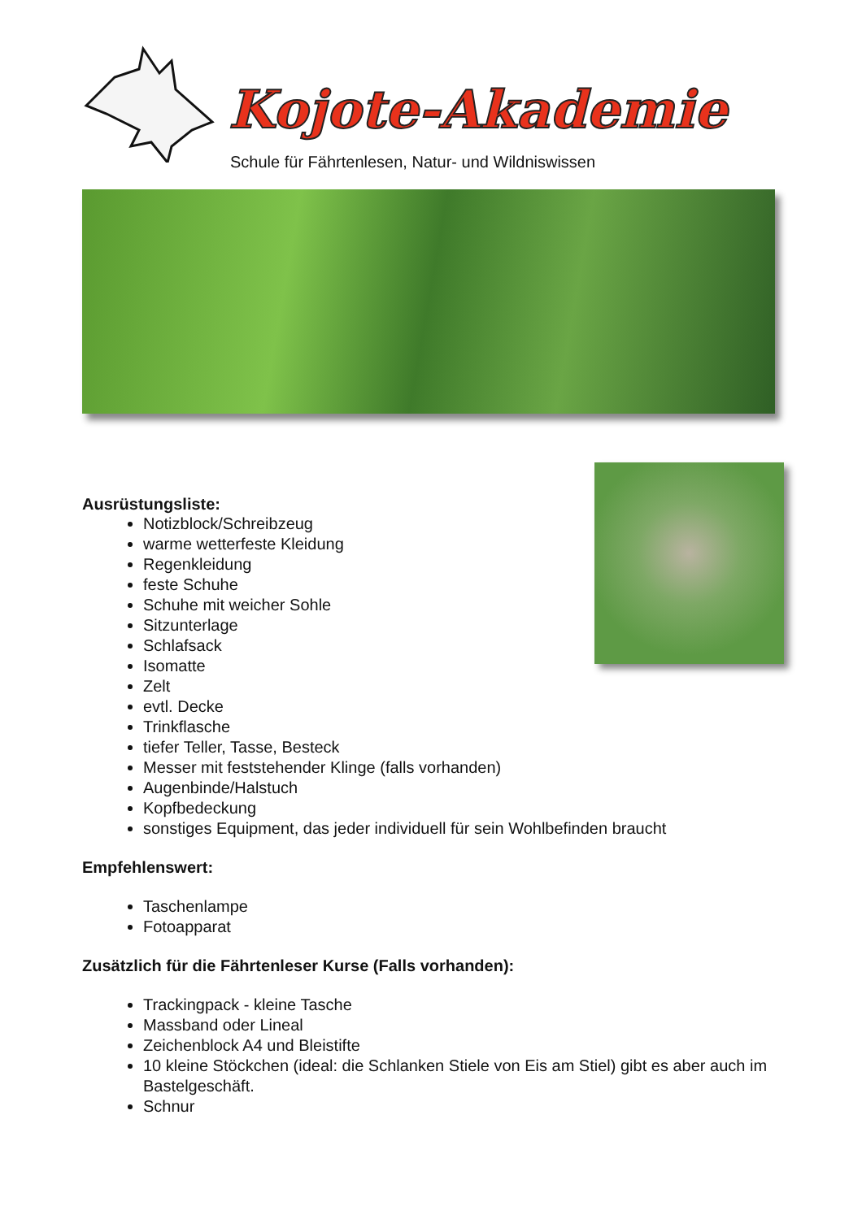Kojote-Akademie
Schule für Fährtenlesen, Natur- und Wildniswissen
Ausrüstungsliste:
Notizblock/Schreibzeug
warme wetterfeste Kleidung
Regenkleidung
feste Schuhe
Schuhe mit weicher Sohle
Sitzunterlage
Schlafsack
Isomatte
Zelt
evtl. Decke
Trinkflasche
tiefer Teller, Tasse, Besteck
Messer mit feststehender Klinge (falls vorhanden)
Augenbinde/Halstuch
Kopfbedeckung
sonstiges Equipment, das jeder individuell für sein Wohlbefinden braucht
Empfehlenswert:
Taschenlampe
Fotoapparat
Zusätzlich für die Fährtenleser Kurse (Falls vorhanden):
Trackingpack - kleine Tasche
Massband oder Lineal
Zeichenblock A4 und Bleistifte
10 kleine Stöckchen (ideal: die Schlanken Stiele von Eis am Stiel) gibt es aber auch im Bastelgeschäft.
Schnur